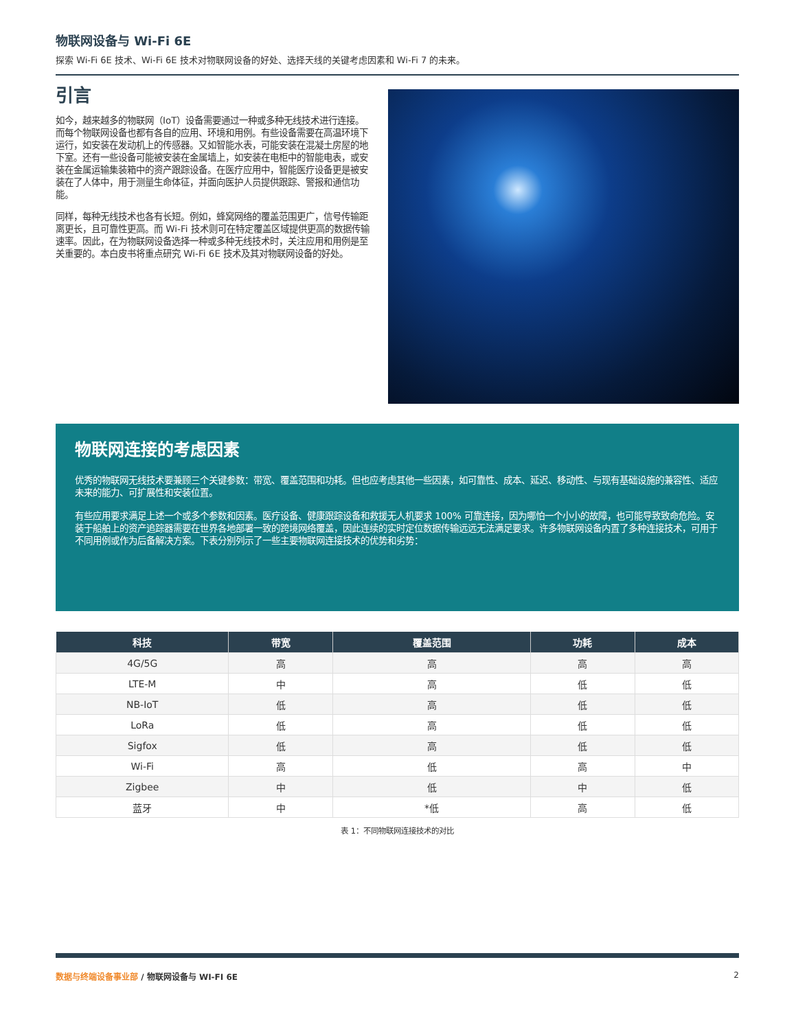物联网设备与 Wi-Fi 6E
探索 Wi-Fi 6E 技术、Wi-Fi 6E 技术对物联网设备的好处、选择天线的关键考虑因素和 Wi-Fi 7 的未来。
引言
如今，越来越多的物联网（IoT）设备需要通过一种或多种无线技术进行连接。而每个物联网设备也都有各自的应用、环境和用例。有些设备需要在高温环境下运行，如安装在发动机上的传感器。又如智能水表，可能安装在混凝土房屋的地下室。还有一些设备可能被安装在金属墙上，如安装在电柜中的智能电表，或安装在金属运输集装箱中的资产跟踪设备。在医疗应用中，智能医疗设备更是被安装在了人体中，用于测量生命体征，并面向医护人员提供跟踪、警报和通信功能。
同样，每种无线技术也各有长短。例如，蜂窝网络的覆盖范围更广，信号传输距离更长，且可靠性更高。而 Wi-Fi 技术则可在特定覆盖区域提供更高的数据传输速率。因此，在为物联网设备选择一种或多种无线技术时，关注应用和用例是至关重要的。本白皮书将重点研究 Wi-Fi 6E 技术及其对物联网设备的好处。
物联网连接的考虑因素
优秀的物联网无线技术要兼顾三个关键参数：带宽、覆盖范围和功耗。但也应考虑其他一些因素，如可靠性、成本、延迟、移动性、与现有基础设施的兼容性、适应未来的能力、可扩展性和安装位置。
有些应用要求满足上述一个或多个参数和因素。医疗设备、健康跟踪设备和救援无人机要求 100% 可靠连接，因为哪怕一个小小的故障，也可能导致致命危险。安装于船舶上的资产追踪器需要在世界各地部署一致的跨境网络覆盖，因此连续的实时定位数据传输远远无法满足要求。许多物联网设备内置了多种连接技术，可用于不同用例或作为后备解决方案。下表分别列示了一些主要物联网连接技术的优势和劣势：
| 科技 | 带宽 | 覆盖范围 | 功耗 | 成本 |
| --- | --- | --- | --- | --- |
| 4G/5G | 高 | 高 | 高 | 高 |
| LTE-M | 中 | 高 | 低 | 低 |
| NB-IoT | 低 | 高 | 低 | 低 |
| LoRa | 低 | 高 | 低 | 低 |
| Sigfox | 低 | 高 | 低 | 低 |
| Wi-Fi | 高 | 低 | 高 | 中 |
| Zigbee | 中 | 低 | 中 | 低 |
| 蓝牙 | 中 | *低 | 高 | 低 |
表 1：不同物联网连接技术的对比
数据与终端设备事业部 / 物联网设备与 WI-FI 6E
2